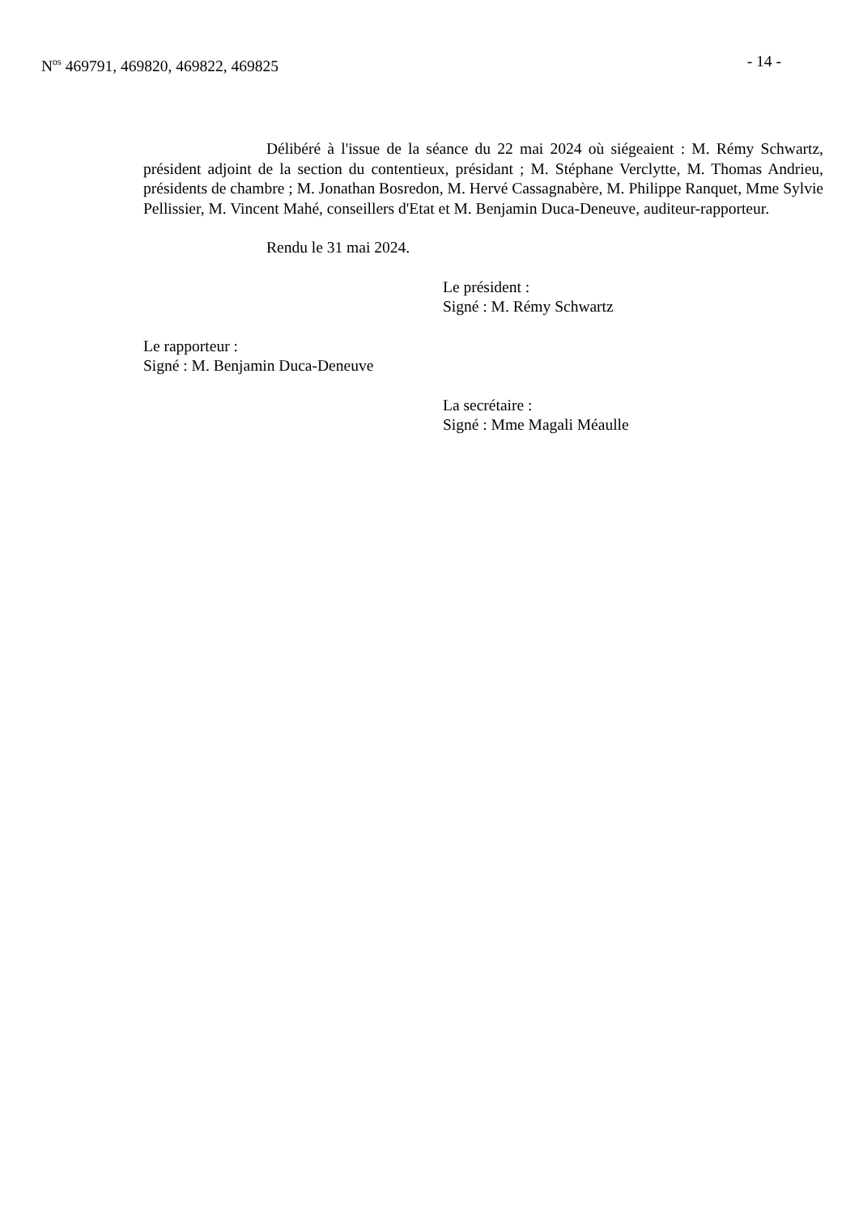N<sup>os</sup> 469791, 469820, 469822, 469825 - 14 -
Délibéré à l'issue de la séance du 22 mai 2024 où siégeaient : M. Rémy Schwartz, président adjoint de la section du contentieux, présidant ; M. Stéphane Verclytte, M. Thomas Andrieu, présidents de chambre ; M. Jonathan Bosredon, M. Hervé Cassagnabère, M. Philippe Ranquet, Mme Sylvie Pellissier, M. Vincent Mahé, conseillers d'Etat et M. Benjamin Duca-Deneuve, auditeur-rapporteur.
Rendu le 31 mai 2024.
Le président :
Signé : M. Rémy Schwartz
Le rapporteur :
Signé : M. Benjamin Duca-Deneuve
La secrétaire :
Signé : Mme Magali Méaulle